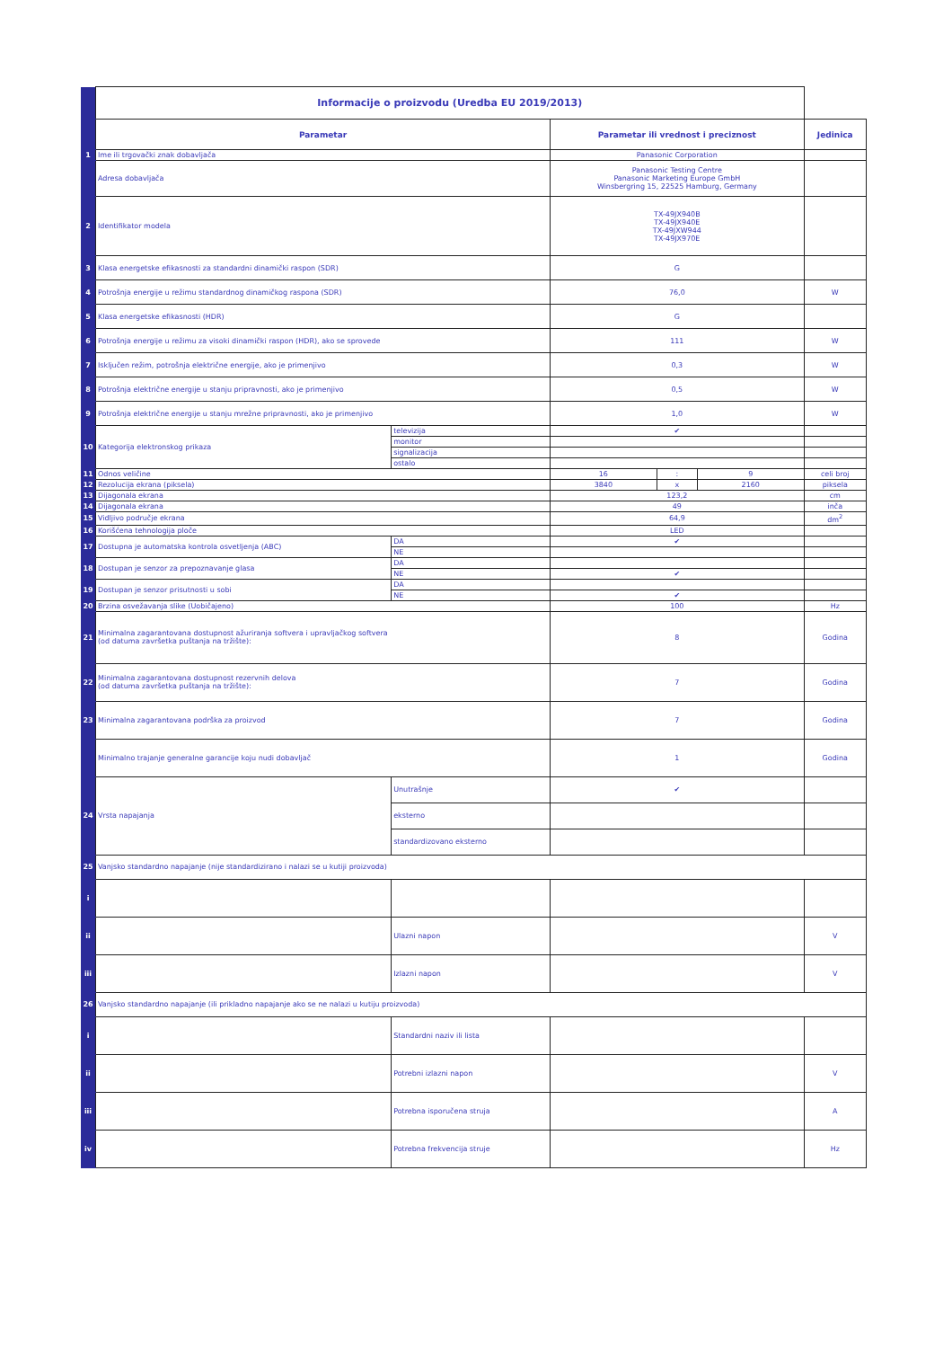| | Informacije o proizvodu (Uredba EU 2019/2013) | | | | | |
| | Parametar | | Parametar ili vrednost i preciznost | | | Jedinica |
| 1 | Ime ili trgovački znak dobavljača | | Panasonic Corporation | | | |
| | Adresa dobavljača | | Panasonic Testing Centre Panasonic Marketing Europe GmbH Winsbergring 15, 22525 Hamburg, Germany | | | |
| 2 | Identifikator modela | | TX-49JX940B TX-49JX940E TX-49JXW944 TX-49JX970E | | | |
| 3 | Klasa energetske efikasnosti za standardni dinamički raspon (SDR) | | G | | | |
| 4 | Potrošnja energije u režimu standardnog dinamičkog raspona (SDR) | | 76,0 | | | W |
| 5 | Klasa energetske efikasnosti (HDR) | | G | | | |
| 6 | Potrošnja energije u režimu za visoki dinamički raspon (HDR), ako se sprovede | | 111 | | | W |
| 7 | Isključen režim, potrošnja električne energije, ako je primenjivo | | 0,3 | | | W |
| 8 | Potrošnja električne energije u stanju pripravnosti, ako je primenjivo | | 0,5 | | | W |
| 9 | Potrošnja električne energije u stanju mrežne pripravnosti, ako je primenjivo | | 1,0 | | | W |
| 10 | Kategorija elektronskog prikaza | televizija | ✔ | | | |
| | | monitor | | | | |
| | | signalizacija | | | | |
| | | ostalo | | | | |
| 11 | Odnos veličine | | 16 | : | 9 | celi broj |
| 12 | Rezolucija ekrana (piksela) | | 3840 | x | 2160 | piksela |
| 13 | Dijagonala ekrana | | 123,2 | | | cm |
| 14 | Dijagonala ekrana | | 49 | | | inča |
| 15 | Vidljivo područje ekrana | | 64,9 | | | dm<sup>2</sup> |
| 16 | Korišćena tehnologija ploče | | LED | | | |
| 17 | Dostupna je automatska kontrola osvetljenja (ABC) | DA | ✔ | | | |
| | | NE | | | | |
| 18 | Dostupan je senzor za prepoznavanje glasa | DA | | | | |
| | | NE | ✔ | | | |
| 19 | Dostupan je senzor prisutnosti u sobi | DA | | | | |
| | | NE | ✔ | | | |
| 20 | Brzina osvežavanja slike (Uobičajeno) | | 100 | | | Hz |
| 21 | Minimalna zagarantovana dostupnost ažuriranja softvera i upravljačkog softvera (od datuma završetka puštanja na tržište): | | 8 | | | Godina |
| 22 | Minimalna zagarantovana dostupnost rezervnih delova (od datuma završetka puštanja na tržište): | | 7 | | | Godina |
| 23 | Minimalna zagarantovana podrška za proizvod | | 7 | | | Godina |
| | Minimalno trajanje generalne garancije koju nudi dobavljač | | 1 | | | Godina |
| 24 | Vrsta napajanja | Unutrašnje | ✔ | | | |
| | | eksterno | | | | |
| | | standardizovano eksterno | | | | |
| 25 | Vanjsko standardno napajanje (nije standardizirano i nalazi se u kutiji proizvoda) | | | | | |
| i | | | | | | |
| ii | | Ulazni napon | | | | V |
| iii | | Izlazni napon | | | | V |
| 26 | Vanjsko standardno napajanje (ili prikladno napajanje ako se ne nalazi u kutiju proizvoda) | | | | | |
| i | | Standardni naziv ili lista | | | | |
| ii | | Potrebni izlazni napon | | | | V |
| iii | | Potrebna isporučena struja | | | | A |
| iv | | Potrebna frekvencija struje | | | | Hz |